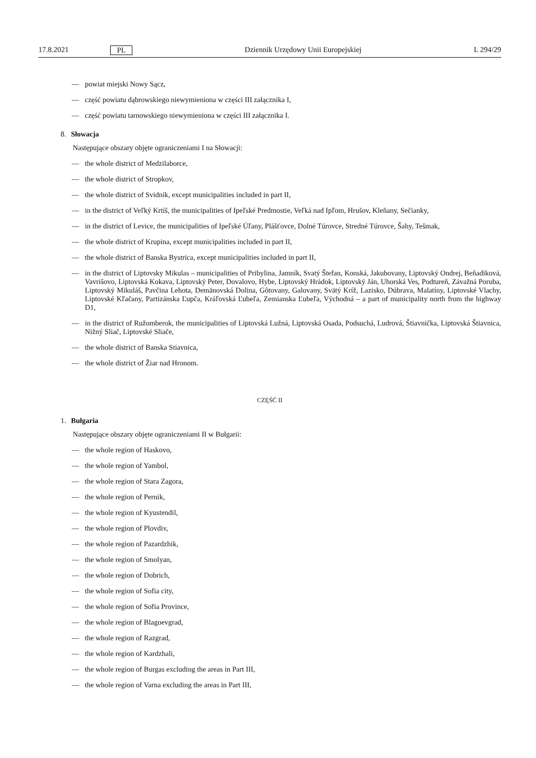17.8.2021 PL Dziennik Urzędowy Unii Europejskiej L 294/29
— powiat miejski Nowy Sącz,
— część powiatu dąbrowskiego niewymieniona w części III załącznika I,
— część powiatu tarnowskiego niewymieniona w części III załącznika I.
8. Słowacja
Następujące obszary objęte ograniczeniami I na Słowacji:
— the whole district of Medzilaborce,
— the whole district of Stropkov,
— the whole district of Svidník, except municipalities included in part II,
— in the district of Veľký Krtíš, the municipalities of Ipeľské Predmostie, Veľká nad Ipľom, Hrušov, Kleňany, Sečianky,
— in the district of Levice, the municipalities of Ipeľské Úľany, Plášťovce, Dolné Túrovce, Stredné Túrovce, Šahy, Tešmak,
— the whole district of Krupina, except municipalities included in part II,
— the whole district of Banska Bystrica, except municipalities included in part II,
— in the district of Liptovsky Mikulas – municipalities of Pribylina, Jamník, Svatý Štefan, Konská, Jakubovany, Liptovský Ondrej, Beňadiková, Vavrišovo, Liptovská Kokava, Liptovský Peter, Dovalovo, Hybe, Liptovský Hrádok, Liptovský Ján, Uhorská Ves, Podtureň, Závažná Poruba, Liptovský Mikuláš, Pavčina Lehota, Demänovská Dolina, Gôtovany, Galovany, Svätý Kríž, Lazisko, Dúbrava, Malatíny, Liptovské Vlachy, Liptovské Kľačany, Partizánska Ľupča, Kráľovská Ľubeľa, Zemianska Ľubeľa, Východná – a part of municipality north from the highway D1,
— in the district of Ružomberok, the municipalities of Liptovská Lužná, Liptovská Osada, Podsuchá, Ludrová, Štiavnička, Liptovská Štiavnica, Nižný Sliač, Liptovské Sliače,
— the whole district of Banska Stiavnica,
— the whole district of Žiar nad Hronom.
CZĘŚĆ II
1. Bułgaria
Następujące obszary objęte ograniczeniami II w Bułgarii:
— the whole region of Haskovo,
— the whole region of Yambol,
— the whole region of Stara Zagora,
— the whole region of Pernik,
— the whole region of Kyustendil,
— the whole region of Plovdiv,
— the whole region of Pazardzhik,
— the whole region of Smolyan,
— the whole region of Dobrich,
— the whole region of Sofia city,
— the whole region of Sofia Province,
— the whole region of Blagoevgrad,
— the whole region of Razgrad,
— the whole region of Kardzhali,
— the whole region of Burgas excluding the areas in Part III,
— the whole region of Varna excluding the areas in Part III,